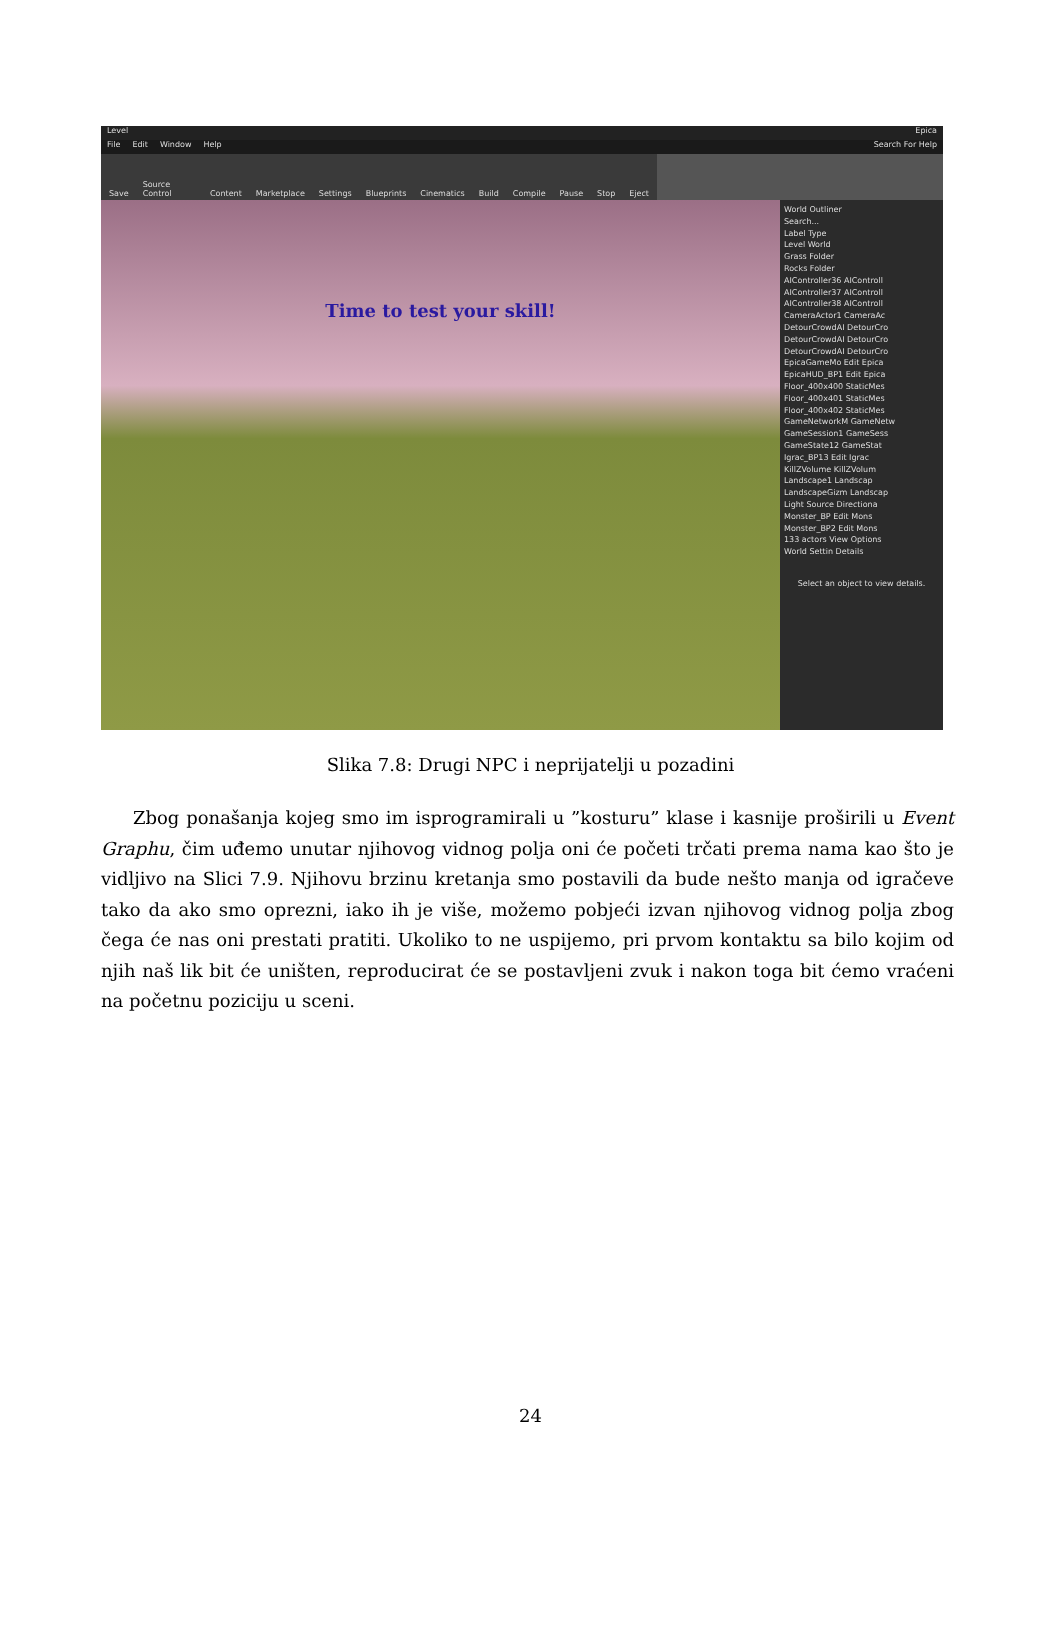Level Epica
File Edit Window Help Search For Help
Save Source Control Content Marketplace Settings Blueprints Cinematics Build Compile Pause Stop Eject
Time to test your skill!
World Outliner
Search...
Label Type
Level World
Grass Folder
Rocks Folder
AIController36 AIControll
AIController37 AIControll
AIController38 AIControll
CameraActor1 CameraAc
DetourCrowdAI DetourCro
DetourCrowdAI DetourCro
DetourCrowdAI DetourCro
EpicaGameMo Edit Epica
EpicaHUD_BP1 Edit Epica
Floor_400x400 StaticMes
Floor_400x401 StaticMes
Floor_400x402 StaticMes
GameNetworkM GameNetw
GameSession1 GameSess
GameState12 GameStat
Igrac_BP13 Edit Igrac
KillZVolume KillZVolum
Landscape1 Landscap
LandscapeGizm Landscap
Light Source Directiona
Monster_BP Edit Mons
Monster_BP2 Edit Mons
133 actors View Options
World Settin Details
Select an object to view details.
Slika 7.8: Drugi NPC i neprijatelji u pozadini
Zbog ponašanja kojeg smo im isprogramirali u ”kosturu” klase i kasnije proširili u Event Graphu, čim uđemo unutar njihovog vidnog polja oni će početi trčati prema nama kao što je vidljivo na Slici 7.9. Njihovu brzinu kretanja smo postavili da bude nešto manja od igračeve tako da ako smo oprezni, iako ih je više, možemo pobjeći izvan njihovog vidnog polja zbog čega će nas oni prestati pratiti. Ukoliko to ne uspijemo, pri prvom kontaktu sa bilo kojim od njih naš lik bit će uništen, reproducirat će se postavljeni zvuk i nakon toga bit ćemo vraćeni na početnu poziciju u sceni.
24